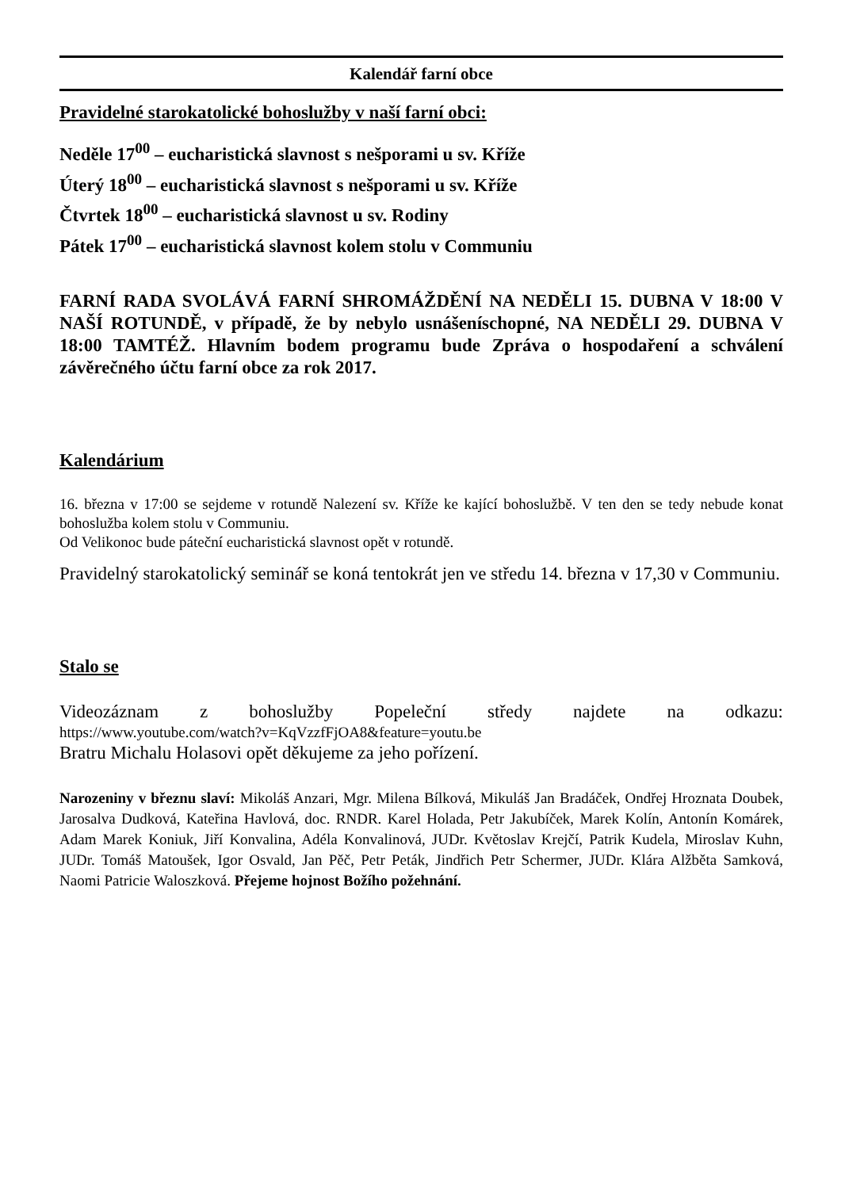Kalendář farní obce
Pravidelné starokatolické bohoslužby v naší farní obci:
Neděle 17<sup>00</sup> – eucharistická slavnost s nešporami u sv. Kříže
Úterý 18<sup>00</sup> – eucharistická slavnost s nešporami u sv. Kříže
Čtvrtek 18<sup>00</sup> – eucharistická slavnost u sv. Rodiny
Pátek 17<sup>00</sup> – eucharistická slavnost kolem stolu v Communiu
FARNÍ RADA SVOLÁVÁ FARNÍ SHROMÁŽDĚNÍ NA NEDĚLI 15. DUBNA V 18:00 V NAŠÍ ROTUNDĚ, v případě, že by nebylo usnášeníschopné, NA NEDĚLI 29. DUBNA V 18:00 TAMTÉŽ. Hlavním bodem programu bude Zpráva o hospodaření a schválení závěrečného účtu farní obce za rok 2017.
Kalendárium
16. března v 17:00 se sejdeme v rotundě Nalezení sv. Kříže ke kající bohoslužbě. V ten den se tedy nebude konat bohoslužba kolem stolu v Communiu.
Od Velikonoc bude páteční eucharistická slavnost opět v rotundě.
Pravidelný starokatolický seminář se koná tentokrát jen ve středu 14. března v 17,30 v Communiu.
Stalo se
Videozáznam z bohoslužby Popeleční středy najdete na odkazu:
https://www.youtube.com/watch?v=KqVzzfFjOA8&feature=youtu.be
Bratru Michalu Holasovi opět děkujeme za jeho pořízení.
Narozeniny v březnu slaví: Mikoláš Anzari, Mgr. Milena Bílková, Mikuláš Jan Bradáček, Ondřej Hroznata Doubek, Jarosalva Dudková, Kateřina Havlová, doc. RNDR. Karel Holada, Petr Jakubíček, Marek Kolín, Antonín Komárek, Adam Marek Koniuk, Jiří Konvalina, Adéla Konvalinová, JUDr. Květoslav Krejčí, Patrik Kudela, Miroslav Kuhn, JUDr. Tomáš Matoušek, Igor Osvald, Jan Pěč, Petr Peták, Jindřich Petr Schermer, JUDr. Klára Alžběta Samková, Naomi Patricie Waloszková. Přejeme hojnost Božího požehnání.